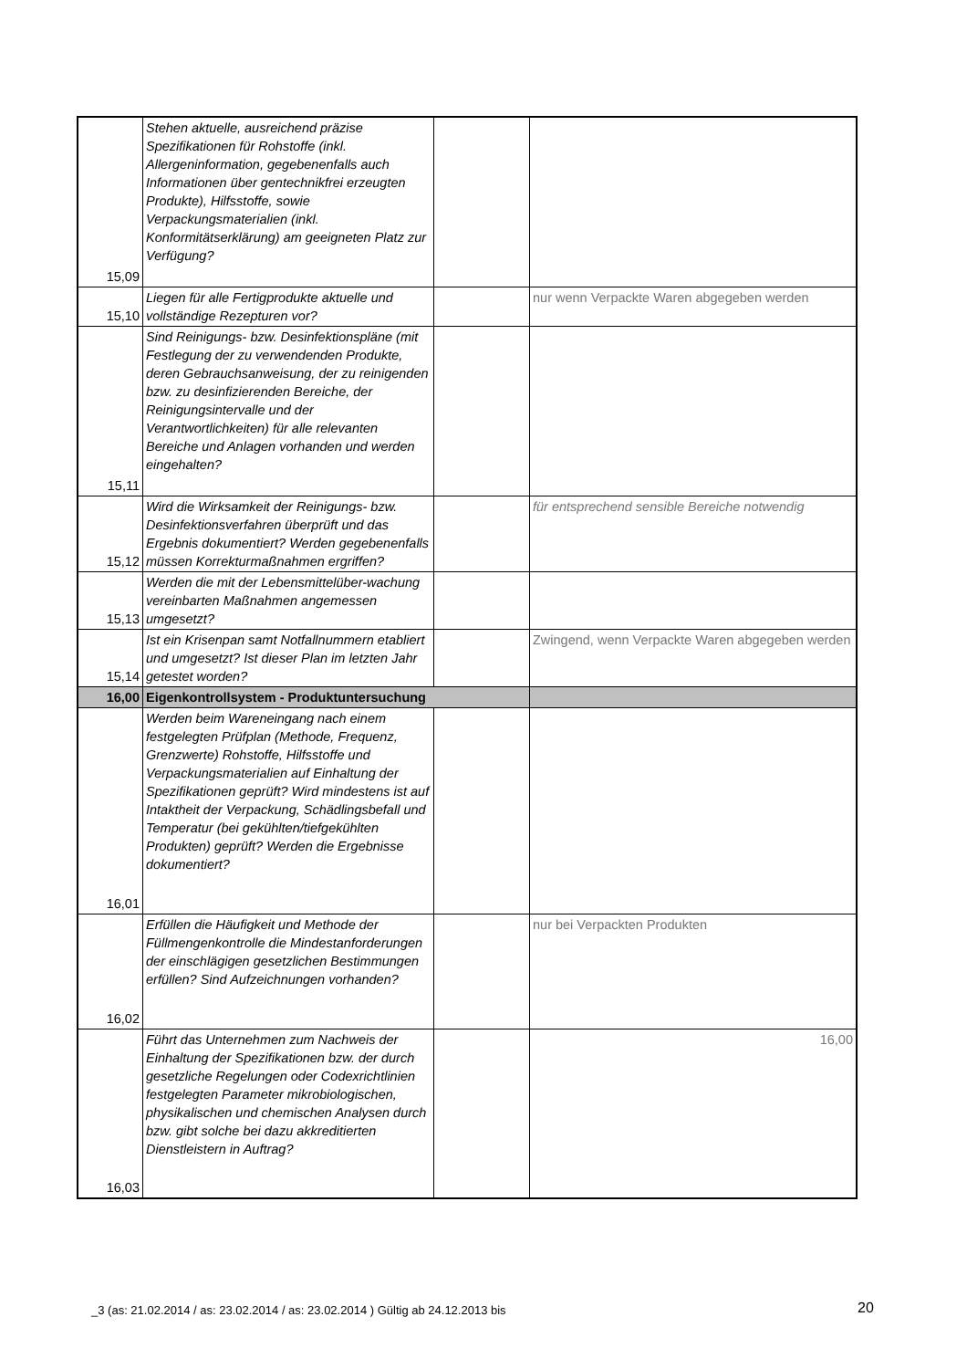| 15,09 | Stehen aktuelle, ausreichend präzise Spezifikationen für Rohstoffe (inkl. Allergeninformation, gegebenenfalls auch Informationen über gentechnikfrei erzeugten Produkte), Hilfsstoffe, sowie Verpackungsmaterialien (inkl. Konformitätserklärung) am geeigneten Platz zur Verfügung? | | |
| 15,10 | Liegen für alle Fertigprodukte aktuelle und vollständige Rezepturen vor? | | nur wenn Verpackte Waren abgegeben werden |
| 15,11 | Sind Reinigungs- bzw. Desinfektionspläne (mit Festlegung der zu verwendenden Produkte, deren Gebrauchsanweisung, der zu reinigenden bzw. zu desinfizierenden Bereiche, der Reinigungsintervalle und der Verantwortlichkeiten) für alle relevanten Bereiche und Anlagen vorhanden und werden eingehalten? | | |
| 15,12 | Wird die Wirksamkeit der Reinigungs- bzw. Desinfektionsverfahren überprüft und das Ergebnis dokumentiert? Werden gegebenenfalls müssen Korrekturmaßnahmen ergriffen? | | für entsprechend sensible Bereiche notwendig |
| 15,13 | Werden die mit der Lebensmittelüber-wachung vereinbarten Maßnahmen angemessen umgesetzt? | | |
| 15,14 | Ist ein Krisenpan samt Notfallnummern etabliert und umgesetzt? Ist dieser Plan im letzten Jahr getestet worden? | | Zwingend, wenn Verpackte Waren abgegeben werden |
| 16,00 | Eigenkontrollsystem - Produktuntersuchung | | |
| 16,01 | Werden beim Wareneingang nach einem festgelegten Prüfplan (Methode, Frequenz, Grenzwerte) Rohstoffe, Hilfsstoffe und Verpackungsmaterialien auf Einhaltung der Spezifikationen geprüft? Wird mindestens ist auf Intaktheit der Verpackung, Schädlingsbefall und Temperatur (bei gekühlten/tiefgekühlten Produkten) geprüft? Werden die Ergebnisse dokumentiert? | | |
| 16,02 | Erfüllen die Häufigkeit und Methode der Füllmengenkontrolle die Mindestanforderungen der einschlägigen gesetzlichen Bestimmungen erfüllen? Sind Aufzeichnungen vorhanden? | | nur bei Verpackten Produkten |
| 16,03 | Führt das Unternehmen zum Nachweis der Einhaltung der Spezifikationen bzw. der durch gesetzliche Regelungen oder Codexrichtlinien festgelegten Parameter mikrobiologischen, physikalischen und chemischen Analysen durch bzw. gibt solche bei dazu akkreditierten Dienstleistern in Auftrag? | | 16,00 |
_3 (as: 21.02.2014 / as: 23.02.2014 / as: 23.02.2014 ) Gültig ab 24.12.2013 bis
20